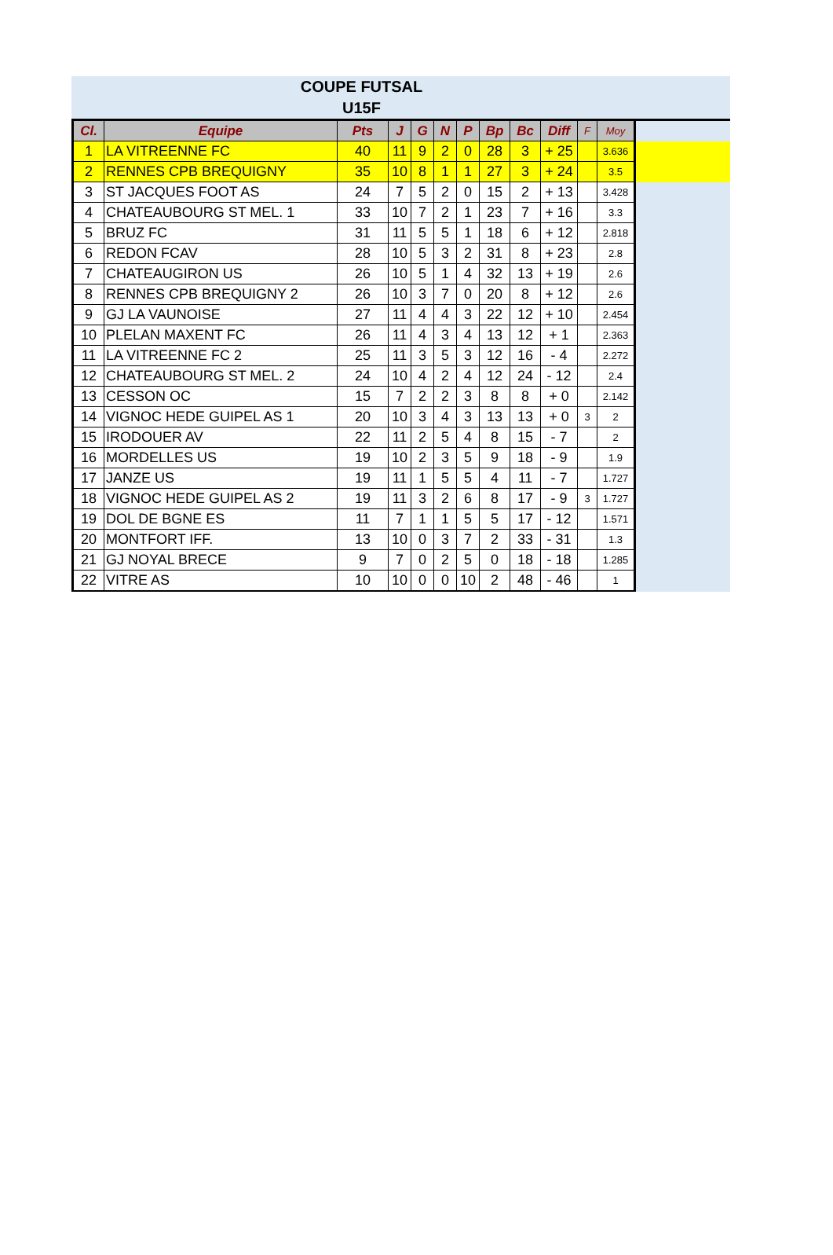COUPE FUTSAL
U15F
| Cl. | Equipe | Pts | J | G | N | P | Bp | Bc | Diff | F | Moy | |
| --- | --- | --- | --- | --- | --- | --- | --- | --- | --- | --- | --- | --- |
| 1 | LA VITREENNE FC | 40 | 11 | 9 | 2 | 0 | 28 | 3 | + 25 | | 3.636 | |
| 2 | RENNES CPB BREQUIGNY | 35 | 10 | 8 | 1 | 1 | 27 | 3 | + 24 | | 3.5 | |
| 3 | ST JACQUES FOOT AS | 24 | 7 | 5 | 2 | 0 | 15 | 2 | + 13 | | 3.428 | |
| 4 | CHATEAUBOURG ST MEL. 1 | 33 | 10 | 7 | 2 | 1 | 23 | 7 | + 16 | | 3.3 | |
| 5 | BRUZ FC | 31 | 11 | 5 | 5 | 1 | 18 | 6 | + 12 | | 2.818 | |
| 6 | REDON FCAV | 28 | 10 | 5 | 3 | 2 | 31 | 8 | + 23 | | 2.8 | |
| 7 | CHATEAUGIRON US | 26 | 10 | 5 | 1 | 4 | 32 | 13 | + 19 | | 2.6 | |
| 8 | RENNES CPB BREQUIGNY 2 | 26 | 10 | 3 | 7 | 0 | 20 | 8 | + 12 | | 2.6 | |
| 9 | GJ LA VAUNOISE | 27 | 11 | 4 | 4 | 3 | 22 | 12 | + 10 | | 2.454 | |
| 10 | PLELAN MAXENT FC | 26 | 11 | 4 | 3 | 4 | 13 | 12 | + 1 | | 2.363 | |
| 11 | LA VITREENNE FC 2 | 25 | 11 | 3 | 5 | 3 | 12 | 16 | - 4 | | 2.272 | |
| 12 | CHATEAUBOURG ST MEL. 2 | 24 | 10 | 4 | 2 | 4 | 12 | 24 | - 12 | | 2.4 | |
| 13 | CESSON OC | 15 | 7 | 2 | 2 | 3 | 8 | 8 | + 0 | | 2.142 | |
| 14 | VIGNOC HEDE GUIPEL AS 1 | 20 | 10 | 3 | 4 | 3 | 13 | 13 | + 0 | 3 | 2 | |
| 15 | IRODOUER AV | 22 | 11 | 2 | 5 | 4 | 8 | 15 | - 7 | | 2 | |
| 16 | MORDELLES US | 19 | 10 | 2 | 3 | 5 | 9 | 18 | - 9 | | 1.9 | |
| 17 | JANZE US | 19 | 11 | 1 | 5 | 5 | 4 | 11 | - 7 | | 1.727 | |
| 18 | VIGNOC HEDE GUIPEL AS 2 | 19 | 11 | 3 | 2 | 6 | 8 | 17 | - 9 | 3 | 1.727 | |
| 19 | DOL DE BGNE ES | 11 | 7 | 1 | 1 | 5 | 5 | 17 | - 12 | | 1.571 | |
| 20 | MONTFORT IFF. | 13 | 10 | 0 | 3 | 7 | 2 | 33 | - 31 | | 1.3 | |
| 21 | GJ NOYAL BRECE | 9 | 7 | 0 | 2 | 5 | 0 | 18 | - 18 | | 1.285 | |
| 22 | VITRE AS | 10 | 10 | 0 | 0 | 10 | 2 | 48 | - 46 | | 1 | |